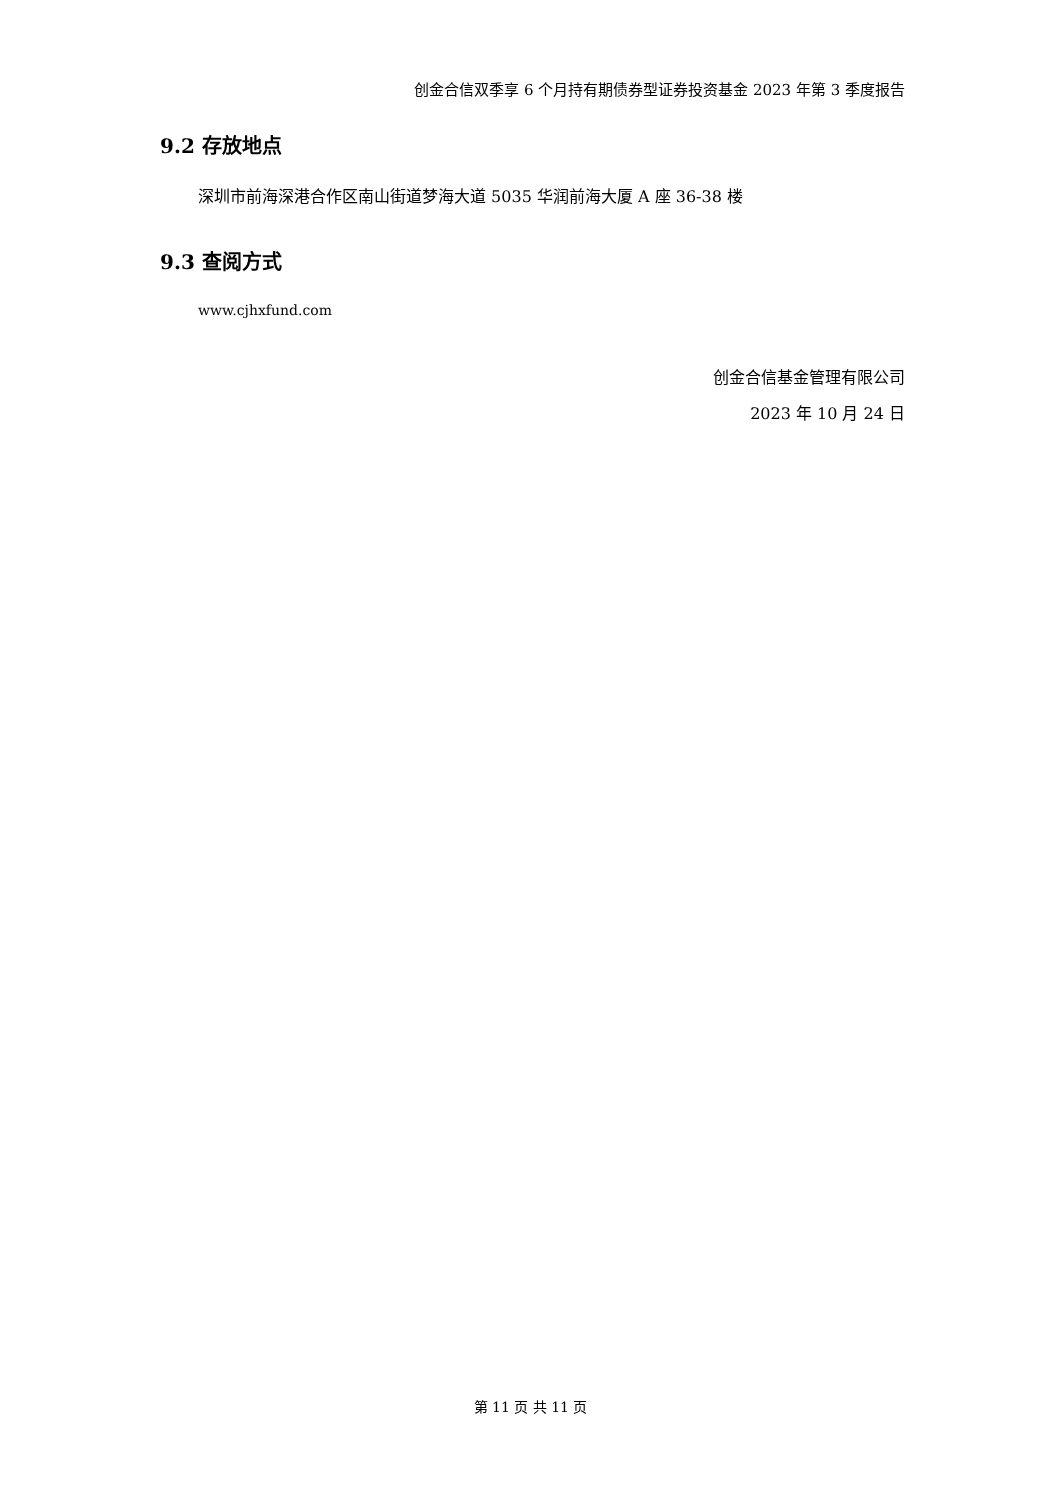创金合信双季享 6 个月持有期债券型证券投资基金 2023 年第 3 季度报告
9.2 存放地点
深圳市前海深港合作区南山街道梦海大道 5035 华润前海大厦 A 座 36-38 楼
9.3 查阅方式
www.cjhxfund.com
创金合信基金管理有限公司
2023 年 10 月 24 日
第 11 页 共 11 页